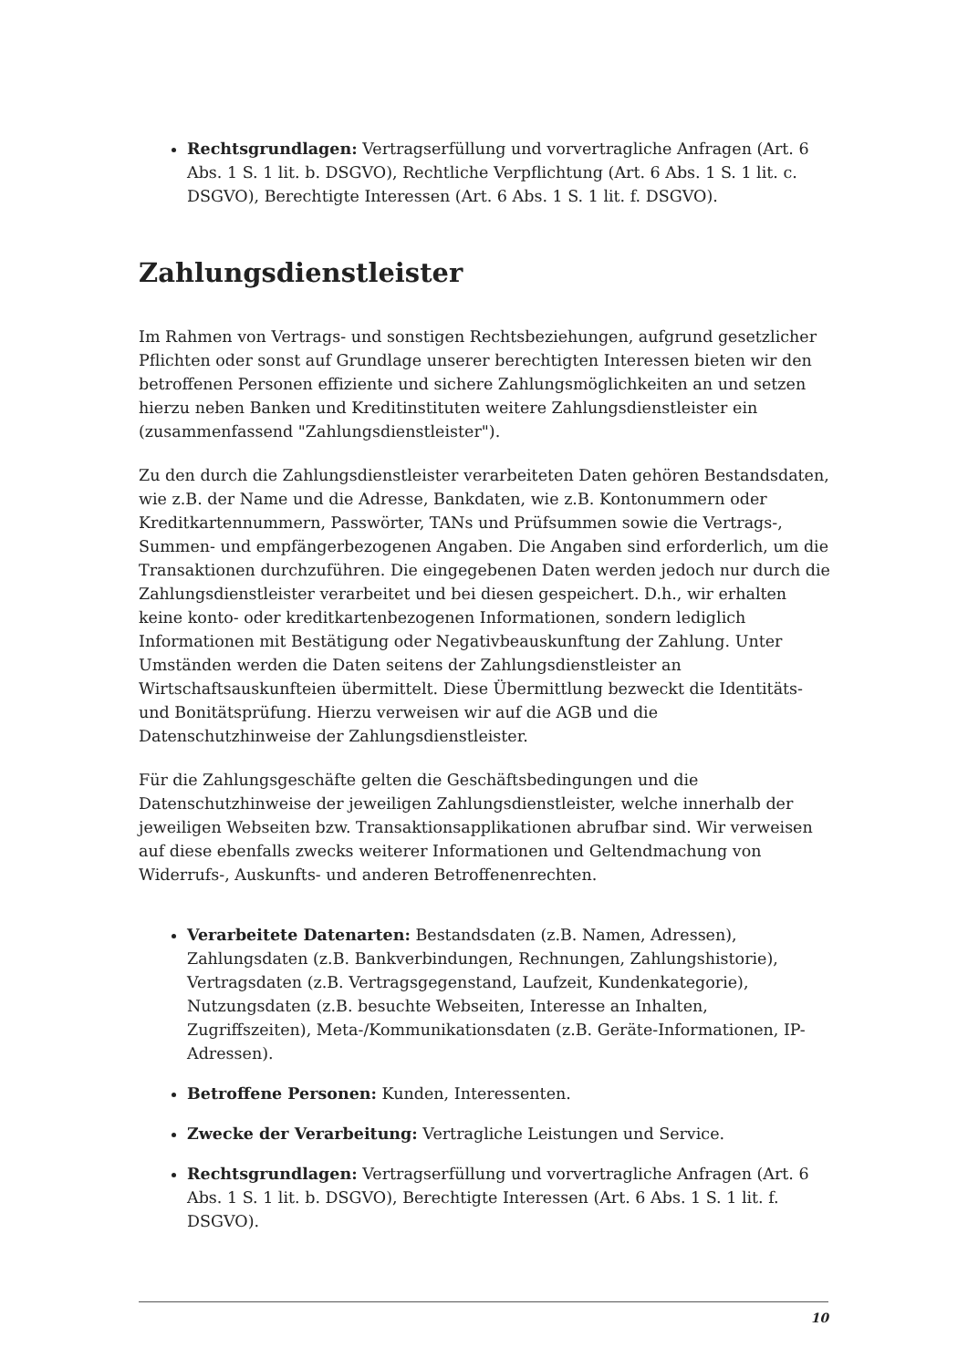Rechtsgrundlagen: Vertragserfüllung und vorvertragliche Anfragen (Art. 6 Abs. 1 S. 1 lit. b. DSGVO), Rechtliche Verpflichtung (Art. 6 Abs. 1 S. 1 lit. c. DSGVO), Berechtigte Interessen (Art. 6 Abs. 1 S. 1 lit. f. DSGVO).
Zahlungsdienstleister
Im Rahmen von Vertrags- und sonstigen Rechtsbeziehungen, aufgrund gesetzlicher Pflichten oder sonst auf Grundlage unserer berechtigten Interessen bieten wir den betroffenen Personen effiziente und sichere Zahlungsmöglichkeiten an und setzen hierzu neben Banken und Kreditinstituten weitere Zahlungsdienstleister ein (zusammenfassend "Zahlungsdienstleister").
Zu den durch die Zahlungsdienstleister verarbeiteten Daten gehören Bestandsdaten, wie z.B. der Name und die Adresse, Bankdaten, wie z.B. Kontonummern oder Kreditkartennummern, Passwörter, TANs und Prüfsummen sowie die Vertrags-, Summen- und empfängerbezogenen Angaben. Die Angaben sind erforderlich, um die Transaktionen durchzuführen. Die eingegebenen Daten werden jedoch nur durch die Zahlungsdienstleister verarbeitet und bei diesen gespeichert. D.h., wir erhalten keine konto- oder kreditkartenbezogenen Informationen, sondern lediglich Informationen mit Bestätigung oder Negativbeauskunftung der Zahlung. Unter Umständen werden die Daten seitens der Zahlungsdienstleister an Wirtschaftsauskunfteien übermittelt. Diese Übermittlung bezweckt die Identitäts- und Bonitätsprüfung. Hierzu verweisen wir auf die AGB und die Datenschutzhinweise der Zahlungsdienstleister.
Für die Zahlungsgeschäfte gelten die Geschäftsbedingungen und die Datenschutzhinweise der jeweiligen Zahlungsdienstleister, welche innerhalb der jeweiligen Webseiten bzw. Transaktionsapplikationen abrufbar sind. Wir verweisen auf diese ebenfalls zwecks weiterer Informationen und Geltendmachung von Widerrufs-, Auskunfts- und anderen Betroffenenrechten.
Verarbeitete Datenarten: Bestandsdaten (z.B. Namen, Adressen), Zahlungsdaten (z.B. Bankverbindungen, Rechnungen, Zahlungshistorie), Vertragsdaten (z.B. Vertragsgegenstand, Laufzeit, Kundenkategorie), Nutzungsdaten (z.B. besuchte Webseiten, Interesse an Inhalten, Zugriffszeiten), Meta-/Kommunikationsdaten (z.B. Geräte-Informationen, IP-Adressen).
Betroffene Personen: Kunden, Interessenten.
Zwecke der Verarbeitung: Vertragliche Leistungen und Service.
Rechtsgrundlagen: Vertragserfüllung und vorvertragliche Anfragen (Art. 6 Abs. 1 S. 1 lit. b. DSGVO), Berechtigte Interessen (Art. 6 Abs. 1 S. 1 lit. f. DSGVO).
10